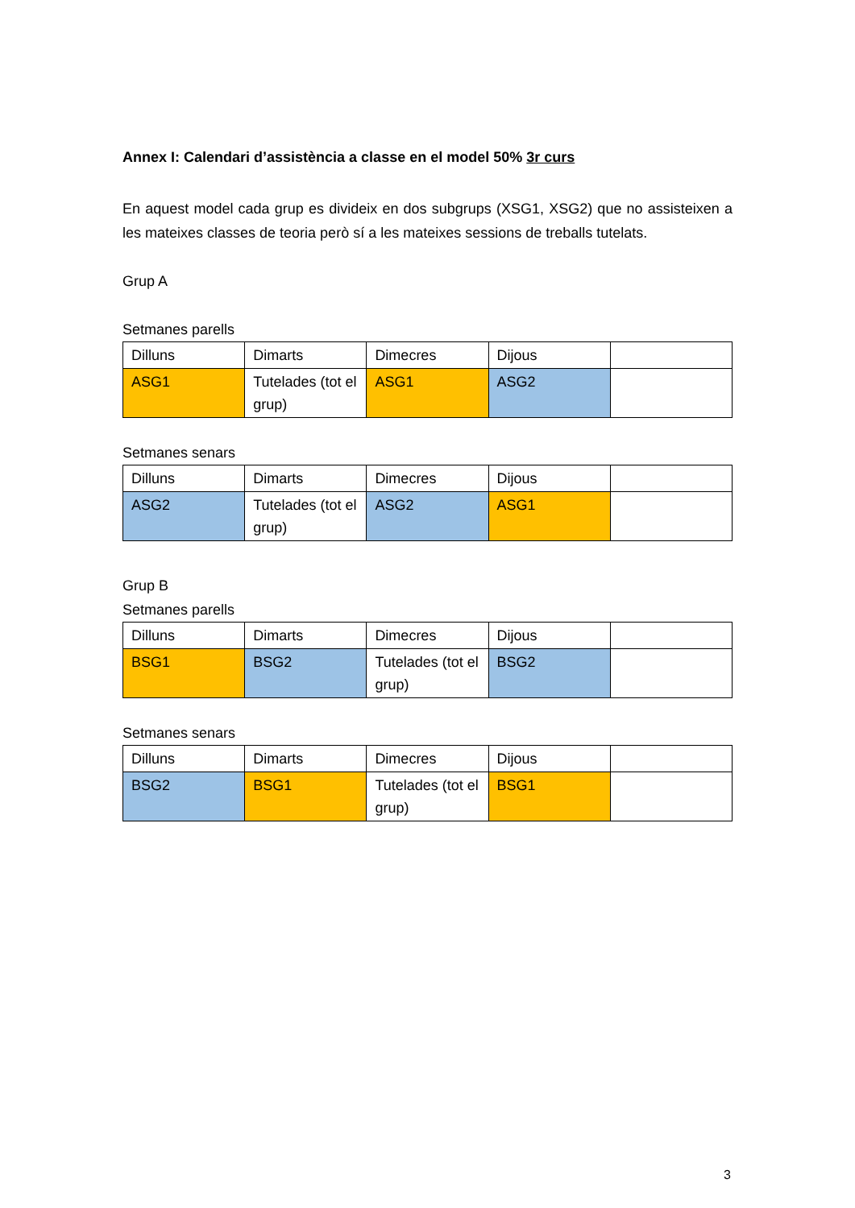Annex I: Calendari d’assistència a classe en el model 50% 3r curs
En aquest model cada grup es divideix en dos subgrups (XSG1, XSG2) que no assisteixen a les mateixes classes de teoria però sí a les mateixes sessions de treballs tutelats.
Grup A
Setmanes parells
| Dilluns | Dimarts | Dimecres | Dijous | |
| ASG1 | Tutelades (tot el grup) | ASG1 | ASG2 | |
Setmanes senars
| Dilluns | Dimarts | Dimecres | Dijous | |
| ASG2 | Tutelades (tot el grup) | ASG2 | ASG1 | |
Grup B
Setmanes parells
| Dilluns | Dimarts | Dimecres | Dijous | |
| BSG1 | BSG2 | Tutelades (tot el grup) | BSG2 | |
Setmanes senars
| Dilluns | Dimarts | Dimecres | Dijous | |
| BSG2 | BSG1 | Tutelades (tot el grup) | BSG1 | |
3